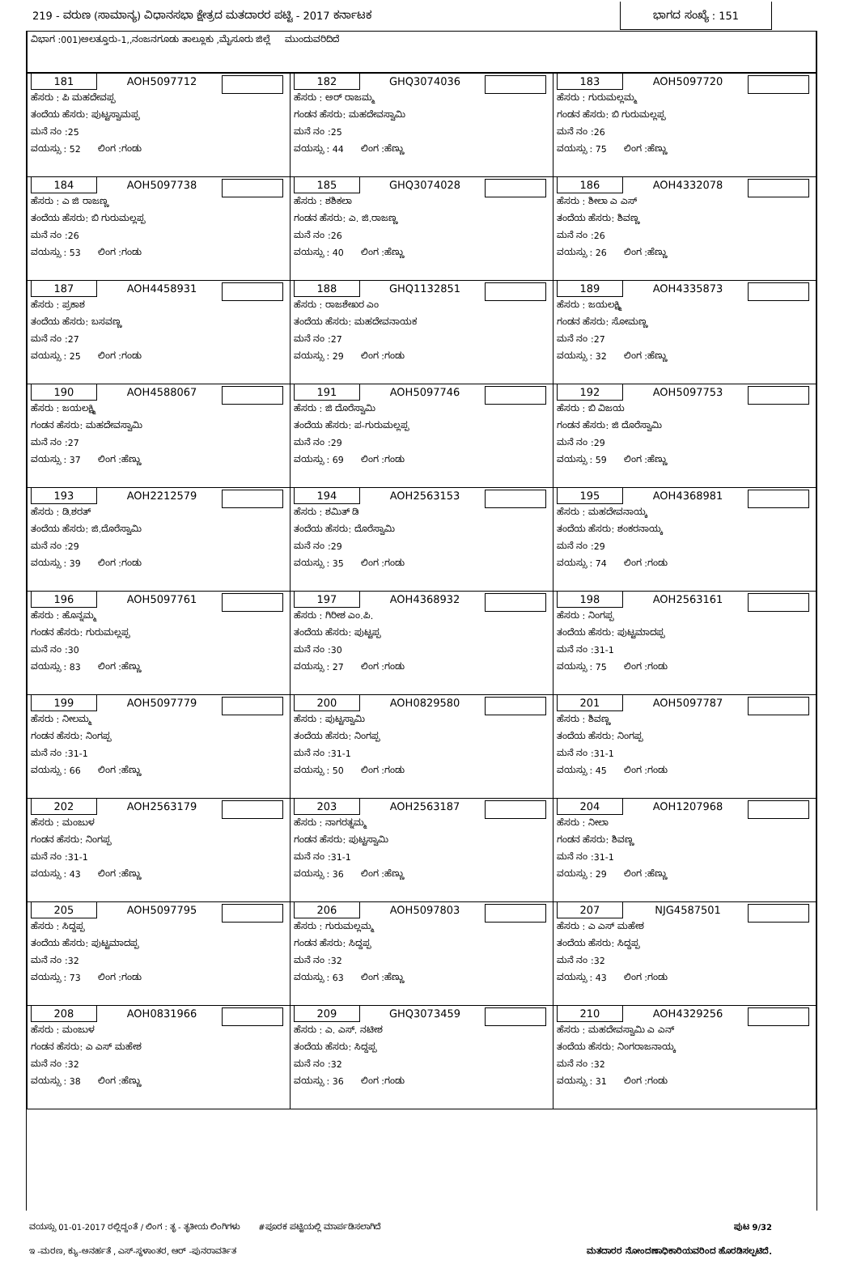219 - ವರುಣ (ಸಾಮಾನ್ಯ) ವಿಧಾನಸಭಾ ಕ್ಷೇತ್ರದ ಮತದಾರರ ಪಟ್ಟಿ - 2017 ಕರ್ನಾಟಕ ಭಾಗದ ಸಂಖ್ಯೆ : 151
ವಿಭಾಗ :001)ಅಲತ್ತೂರು-1,,ನಂಜನಗೂಡು ತಾಲ್ಲೂಕು ,ಮೈಸೂರು ಜಿಲ್ಲೆ ಮುಂದುವರಿದಿದೆ
| 181 AOH5097712 ಹೆಸರು : ಪಿ ಮಹದೇವಪ್ಪ ತಂದೆಯ ಹೆಸರು: ಪುಟ್ಟಸ್ವಾಮಪ್ಪ ಮನೆ ನಂ :25 ವಯಸ್ಸು : 52 ಲಿಂಗ :ಗಂಡು | 182 GHQ3074036 ಹೆಸರು : ಅರ್ ರಾಜಮ್ಮ ಗಂಡನ ಹೆಸರು: ಮಹದೇವಸ್ವಾಮಿ ಮನೆ ನಂ :25 ವಯಸ್ಸು : 44 ಲಿಂಗ :ಹೆಣ್ಣು | 183 AOH5097720 ಹೆಸರು : ಗುರುಮಲ್ಲಮ್ಮ ಗಂಡನ ಹೆಸರು: ಬಿ ಗುರುಮಲ್ಲಪ್ಪ ಮನೆ ನಂ :26 ವಯಸ್ಸು : 75 ಲಿಂಗ :ಹೆಣ್ಣು |
| 184 AOH5097738 ಹೆಸರು : ಎ ಜಿ ರಾಜಣ್ಣ ತಂದೆಯ ಹೆಸರು: ಬಿ ಗುರುಮಲ್ಲಪ್ಪ ಮನೆ ನಂ :26 ವಯಸ್ಸು : 53 ಲಿಂಗ :ಗಂಡು | 185 GHQ3074028 ಹೆಸರು : ಶಶಿಕಲಾ ಗಂಡನ ಹೆಸರು: ಎ. ಜಿ.ರಾಜಣ್ಣ ಮನೆ ನಂ :26 ವಯಸ್ಸು : 40 ಲಿಂಗ :ಹೆಣ್ಣು | 186 AOH4332078 ಹೆಸರು : ಶೀಲಾ ಎ ಎಸ್ ತಂದೆಯ ಹೆಸರು: ಶಿವಣ್ಣ ಮನೆ ನಂ :26 ವಯಸ್ಸು : 26 ಲಿಂಗ :ಹೆಣ್ಣು |
| 187 AOH4458931 ಹೆಸರು : ಪ್ರಕಾಶ ತಂದೆಯ ಹೆಸರು: ಬಸವಣ್ಣ ಮನೆ ನಂ :27 ವಯಸ್ಸು : 25 ಲಿಂಗ :ಗಂಡು | 188 GHQ1132851 ಹೆಸರು : ರಾಜಶೇಖರ ಎಂ ತಂದೆಯ ಹೆಸರು: ಮಹದೇವನಾಯಕ ಮನೆ ನಂ :27 ವಯಸ್ಸು : 29 ಲಿಂಗ :ಗಂಡು | 189 AOH4335873 ಹೆಸರು : ಜಯಲಕ್ಷ್ಮಿ ಗಂಡನ ಹೆಸರು: ಸೋಮಣ್ಣ ಮನೆ ನಂ :27 ವಯಸ್ಸು : 32 ಲಿಂಗ :ಹೆಣ್ಣು |
| 190 AOH4588067 ಹೆಸರು : ಜಯಲಕ್ಷ್ಮಿ ಗಂಡನ ಹೆಸರು: ಮಹದೇವಸ್ವಾಮಿ ಮನೆ ನಂ :27 ವಯಸ್ಸು : 37 ಲಿಂಗ :ಹೆಣ್ಣು | 191 AOH5097746 ಹೆಸರು : ಜಿ ದೊರೆಸ್ವಾಮಿ ತಂದೆಯ ಹೆಸರು: ಪ-ಗುರುಮಲ್ಲಪ್ಪ ಮನೆ ನಂ :29 ವಯಸ್ಸು : 69 ಲಿಂಗ :ಗಂಡು | 192 AOH5097753 ಹೆಸರು : ಬಿ ವಿಜಯ ಗಂಡನ ಹೆಸರು: ಜಿ ದೊರೆಸ್ವಾಮಿ ಮನೆ ನಂ :29 ವಯಸ್ಸು : 59 ಲಿಂಗ :ಹೆಣ್ಣು |
| 193 AOH2212579 ಹೆಸರು : ಡಿ.ಶರತ್ ತಂದೆಯ ಹೆಸರು: ಜಿ.ದೊರೆಸ್ವಾಮಿ ಮನೆ ನಂ :29 ವಯಸ್ಸು : 39 ಲಿಂಗ :ಗಂಡು | 194 AOH2563153 ಹೆಸರು : ಶಮಿತ್ ಡಿ ತಂದೆಯ ಹೆಸರು: ದೊರೆಸ್ವಾಮಿ ಮನೆ ನಂ :29 ವಯಸ್ಸು : 35 ಲಿಂಗ :ಗಂಡು | 195 AOH4368981 ಹೆಸರು : ಮಹದೇವನಾಯ್ಕ ತಂದೆಯ ಹೆಸರು: ಶಂಕರನಾಯ್ಕ ಮನೆ ನಂ :29 ವಯಸ್ಸು : 74 ಲಿಂಗ :ಗಂಡು |
| 196 AOH5097761 ಹೆಸರು : ಹೊನ್ನಮ್ಮ ಗಂಡನ ಹೆಸರು: ಗುರುಮಲ್ಲಪ್ಪ ಮನೆ ನಂ :30 ವಯಸ್ಸು : 83 ಲಿಂಗ :ಹೆಣ್ಣು | 197 AOH4368932 ಹೆಸರು : ಗಿರೀಶ ಎಂ.ಪಿ. ತಂದೆಯ ಹೆಸರು: ಪುಟ್ಟಪ್ಪ ಮನೆ ನಂ :30 ವಯಸ್ಸು : 27 ಲಿಂಗ :ಗಂಡು | 198 AOH2563161 ಹೆಸರು : ನಿಂಗಪ್ಪ ತಂದೆಯ ಹೆಸರು: ಪುಟ್ಟಮಾದಪ್ಪ ಮನೆ ನಂ :31-1 ವಯಸ್ಸು : 75 ಲಿಂಗ :ಗಂಡು |
| 199 AOH5097779 ಹೆಸರು : ನೀಲಮ್ಮ ಗಂಡನ ಹೆಸರು: ನಿಂಗಪ್ಪ ಮನೆ ನಂ :31-1 ವಯಸ್ಸು : 66 ಲಿಂಗ :ಹೆಣ್ಣು | 200 AOH0829580 ಹೆಸರು : ಪುಟ್ಟಸ್ವಾಮಿ ತಂದೆಯ ಹೆಸರು: ನಿಂಗಪ್ಪ ಮನೆ ನಂ :31-1 ವಯಸ್ಸು : 50 ಲಿಂಗ :ಗಂಡು | 201 AOH5097787 ಹೆಸರು : ಶಿವಣ್ಣ ತಂದೆಯ ಹೆಸರು: ನಿಂಗಪ್ಪ ಮನೆ ನಂ :31-1 ವಯಸ್ಸು : 45 ಲಿಂಗ :ಗಂಡು |
| 202 AOH2563179 ಹೆಸರು : ಮಂಜುಳ ಗಂಡನ ಹೆಸರು: ನಿಂಗಪ್ಪ ಮನೆ ನಂ :31-1 ವಯಸ್ಸು : 43 ಲಿಂಗ :ಹೆಣ್ಣು | 203 AOH2563187 ಹೆಸರು : ನಾಗರತ್ನಮ್ಮ ಗಂಡನ ಹೆಸರು: ಪುಟ್ಟಸ್ವಾಮಿ ಮನೆ ನಂ :31-1 ವಯಸ್ಸು : 36 ಲಿಂಗ :ಹೆಣ್ಣು | 204 AOH1207968 ಹೆಸರು : ನೀಲಾ ಗಂಡನ ಹೆಸರು: ಶಿವಣ್ಣ ಮನೆ ನಂ :31-1 ವಯಸ್ಸು : 29 ಲಿಂಗ :ಹೆಣ್ಣು |
| 205 AOH5097795 ಹೆಸರು : ಸಿದ್ದಪ್ಪ ತಂದೆಯ ಹೆಸರು: ಪುಟ್ಟಮಾದಪ್ಪ ಮನೆ ನಂ :32 ವಯಸ್ಸು : 73 ಲಿಂಗ :ಗಂಡು | 206 AOH5097803 ಹೆಸರು : ಗುರುಮಲ್ಲಮ್ಮ ಗಂಡನ ಹೆಸರು: ಸಿದ್ದಪ್ಪ ಮನೆ ನಂ :32 ವಯಸ್ಸು : 63 ಲಿಂಗ :ಹೆಣ್ಣು | 207 NJG4587501 ಹೆಸರು : ಎ ಎಸ್ ಮಹೇಶ ತಂದೆಯ ಹೆಸರು: ಸಿದ್ದಪ್ಪ ಮನೆ ನಂ :32 ವಯಸ್ಸು : 43 ಲಿಂಗ :ಗಂಡು |
| 208 AOH0831966 ಹೆಸರು : ಮಂಜುಳ ಗಂಡನ ಹೆಸರು: ಎ ಎಸ್ ಮಹೇಶ ಮನೆ ನಂ :32 ವಯಸ್ಸು : 38 ಲಿಂಗ :ಹೆಣ್ಣು | 209 GHQ3073459 ಹೆಸರು : ಎ. ಎಸ್. ನಟೀಶ ತಂದೆಯ ಹೆಸರು: ಸಿದ್ದಪ್ಪ ಮನೆ ನಂ :32 ವಯಸ್ಸು : 36 ಲಿಂಗ :ಗಂಡು | 210 AOH4329256 ಹೆಸರು : ಮಹದೇವಸ್ವಾಮಿ ಎ ಎನ್ ತಂದೆಯ ಹೆಸರು: ನಿಂಗರಾಜನಾಯ್ಕ ಮನೆ ನಂ :32 ವಯಸ್ಸು : 31 ಲಿಂಗ :ಗಂಡು |
ವಯಸ್ಸು 01-01-2017 ರಲ್ಲಿದ್ದಂತೆ / ಲಿಂಗ : ತೃ - ತೃತೀಯ ಲಿಂಗಿಗಳು #ಪೂರಕ ಪಟ್ಟಿಯಲ್ಲಿ ಮಾರ್ಪಡಿಸಲಾಗಿದೆ ಪುಟ 9/32
ಇ -ಮರಣ, ಕ್ಯು-ಅನರ್ಹತೆ , ಎಸ್-ಸ್ಥಳಾಂತರ, ಆರ್ -ಪುನರಾವರ್ತಿತ ಮತದಾರರ ನೋಂದಣಾಧಿಕಾರಿಯವರಿಂದ ಹೊರಡಿಸಲ್ಪಟಿದೆ.